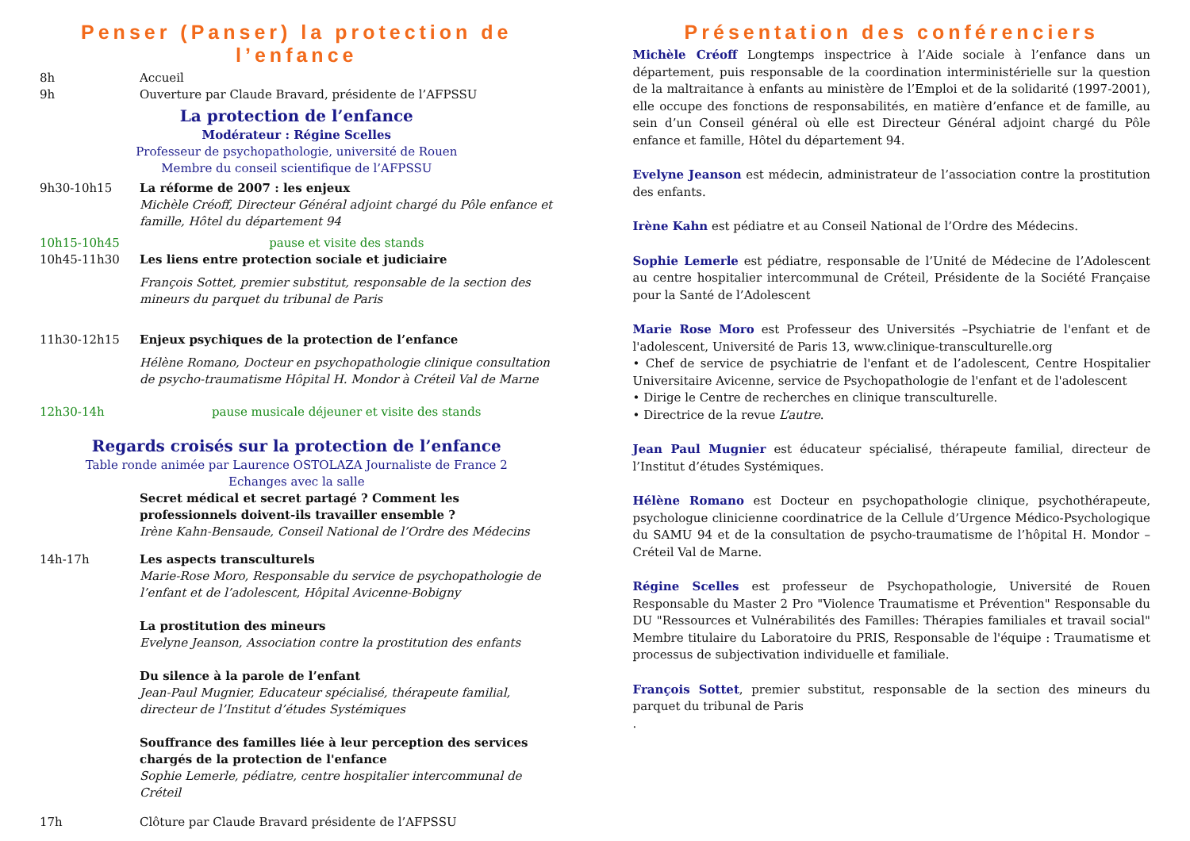Penser (Panser) la protection de l’enfance
8h Accueil
9h Ouverture par Claude Bravard, présidente de l’AFPSSU
La protection de l’enfance
Modérateur : Régine Scelles
Professeur de psychopathologie, université de Rouen
Membre du conseil scientifique de l’AFPSSU
9h30-10h15 La réforme de 2007 : les enjeux
Michèle Créoff, Directeur Général adjoint chargé du Pôle enfance et famille, Hôtel du département 94
10h15-10h45 pause et visite des stands
10h45-11h30 Les liens entre protection sociale et judiciaire
François Sottet, premier substitut, responsable de la section des mineurs du parquet du tribunal de Paris
11h30-12h15 Enjeux psychiques de la protection de l’enfance
Hélène Romano, Docteur en psychopathologie clinique consultation de psycho-traumatisme Hôpital H. Mondor à Créteil Val de Marne
12h30-14h pause musicale déjeuner et visite des stands
Regards croisés sur la protection de l’enfance
Table ronde animée par Laurence OSTOLAZA Journaliste de France 2
Echanges avec la salle
Secret médical et secret partagé ? Comment les professionnels doivent-ils travailler ensemble ?
Irène Kahn-Bensaude, Conseil National de l’Ordre des Médecins
14h-17h Les aspects transculturels
Marie-Rose Moro, Responsable du service de psychopathologie de l’enfant et de l’adolescent, Hôpital Avicenne-Bobigny
La prostitution des mineurs
Evelyne Jeanson, Association contre la prostitution des enfants
Du silence à la parole de l’enfant
Jean-Paul Mugnier, Educateur spécialisé, thérapeute familial, directeur de l’Institut d’études Systémiques
Souffrance des familles liée à leur perception des services chargés de la protection de l'enfance
Sophie Lemerle, pédiatre, centre hospitalier intercommunal de Créteil
17h Clôture par Claude Bravard présidente de l’AFPSSU
Présentation des conférenciers
Michèle Créoff Longtemps inspectrice à l’Aide sociale à l’enfance dans un département, puis responsable de la coordination interministérielle sur la question de la maltraitance à enfants au ministère de l’Emploi et de la solidarité (1997-2001), elle occupe des fonctions de responsabilités, en matière d’enfance et de famille, au sein d’un Conseil général où elle est Directeur Général adjoint chargé du Pôle enfance et famille, Hôtel du département 94.
Evelyne Jeanson est médecin, administrateur de l’association contre la prostitution des enfants.
Irène Kahn est pédiatre et au Conseil National de l’Ordre des Médecins.
Sophie Lemerle est pédiatre, responsable de l’Unité de Médecine de l’Adolescent au centre hospitalier intercommunal de Créteil, Présidente de la Société Française pour la Santé de l’Adolescent
Marie Rose Moro est Professeur des Universités –Psychiatrie de l'enfant et de l'adolescent, Université de Paris 13, www.clinique-transculturelle.org
• Chef de service de psychiatrie de l'enfant et de l’adolescent, Centre Hospitalier Universitaire Avicenne, service de Psychopathologie de l'enfant et de l'adolescent
• Dirige le Centre de recherches en clinique transculturelle.
• Directrice de la revue L’autre.
Jean Paul Mugnier est éducateur spécialisé, thérapeute familial, directeur de l’Institut d’études Systémiques.
Hélène Romano est Docteur en psychopathologie clinique, psychothérapeute, psychologue clinicienne coordinatrice de la Cellule d’Urgence Médico-Psychologique du SAMU 94 et de la consultation de psycho-traumatisme de l’hôpital H. Mondor – Créteil Val de Marne.
Régine Scelles est professeur de Psychopathologie, Université de Rouen Responsable du Master 2 Pro "Violence Traumatisme et Prévention" Responsable du DU "Ressources et Vulnérabilités des Familles: Thérapies familiales et travail social" Membre titulaire du Laboratoire du PRIS, Responsable de l'équipe : Traumatisme et processus de subjectivation individuelle et familiale.
François Sottet, premier substitut, responsable de la section des mineurs du parquet du tribunal de Paris
.